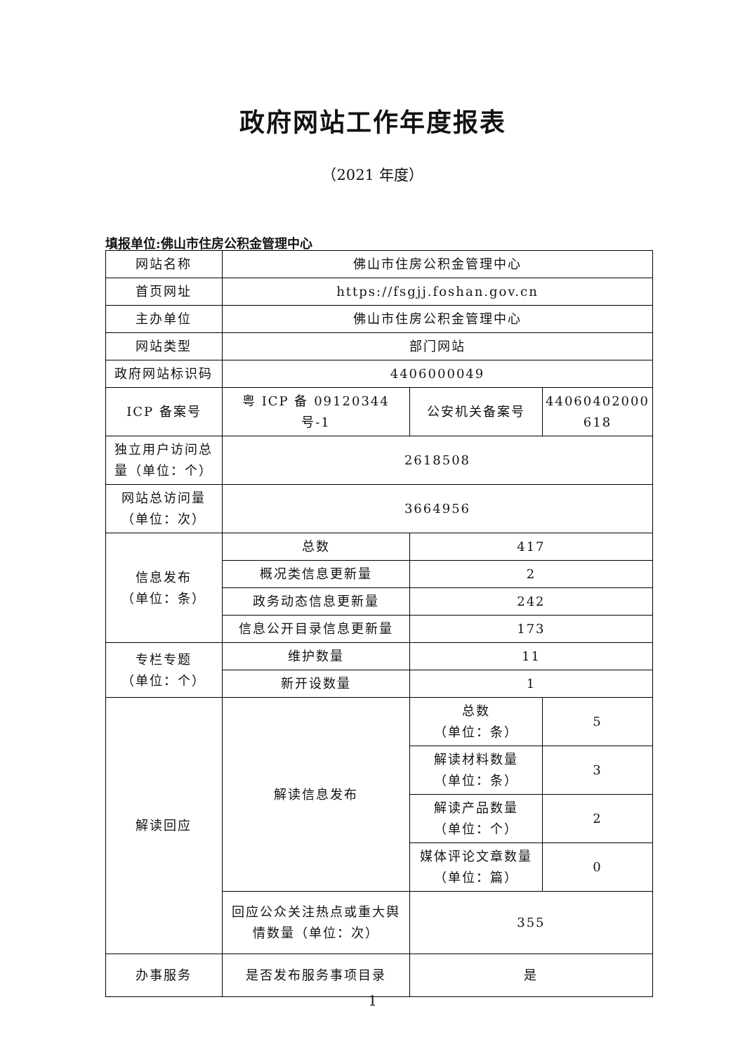政府网站工作年度报表
（2021 年度）
填报单位:佛山市住房公积金管理中心
| 网站名称 | 佛山市住房公积金管理中心 | | |
| 首页网址 | https://fsgjj.foshan.gov.cn | | |
| 主办单位 | 佛山市住房公积金管理中心 | | |
| 网站类型 | 部门网站 | | |
| 政府网站标识码 | 4406000049 | | |
| ICP 备案号 | 粤 ICP 备 09120344 号-1 | 公安机关备案号 | 44060402000 618 |
| 独立用户访问总量（单位：个） | 2618508 | | |
| 网站总访问量（单位：次） | 3664956 | | |
| 信息发布 （单位：条） | 总数 | 417 | |
| | 概况类信息更新量 | 2 | |
| | 政务动态信息更新量 | 242 | |
| | 信息公开目录信息更新量 | 173 | |
| 专栏专题 （单位：个） | 维护数量 | 11 | |
| | 新开设数量 | 1 | |
| 解读回应 | 解读信息发布 | 总数 （单位：条） | 5 |
| | | 解读材料数量 （单位：条） | 3 |
| | | 解读产品数量 （单位：个） | 2 |
| | | 媒体评论文章数量 （单位：篇） | 0 |
| | 回应公众关注热点或重大舆情数量（单位：次） | 355 | |
| 办事服务 | 是否发布服务事项目录 | 是 | |
1